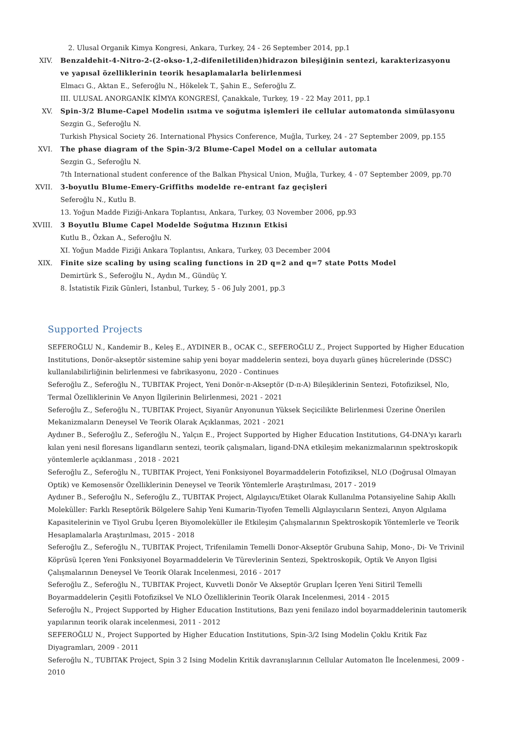2. Ulusal Organik Kimya Kongresi, Ankara, Turkey, 24 - 26 September 2014, pp.1
XIV. Benzaldehit-4-Nitro-2-(2-okso-1,2-difeniletiliden)hidrazon bileşiğinin sentezi, karakterizasyonu ve yapısal özelliklerinin teorik hesaplamalarla belirlenmesi
Elmacı G., Aktan E., Seferoğlu N., Hökelek T., Şahin E., Seferoğlu Z.
III. ULUSAL ANORGANİK KİMYA KONGRESİ, Çanakkale, Turkey, 19 - 22 May 2011, pp.1
XV. Spin-3/2 Blume-Capel Modelin ısıtma ve soğutma işlemleri ile cellular automatonda simülasyonu
Sezgin G., Seferoğlu N.
Turkish Physical Society 26. International Physics Conference, Muğla, Turkey, 24 - 27 September 2009, pp.155
XVI. The phase diagram of the Spin-3/2 Blume-Capel Model on a cellular automata
Sezgin G., Seferoğlu N.
7th International student conference of the Balkan Physical Union, Muğla, Turkey, 4 - 07 September 2009, pp.70
XVII. 3-boyutlu Blume-Emery-Griffiths modelde re-entrant faz geçişleri
Seferoğlu N., Kutlu B.
13. Yoğun Madde Fiziği-Ankara Toplantısı, Ankara, Turkey, 03 November 2006, pp.93
XVIII. 3 Boyutlu Blume Capel Modelde Soğutma Hızının Etkisi
Kutlu B., Özkan A., Seferoğlu N.
XI. Yoğun Madde Fiziği Ankara Toplantısı, Ankara, Turkey, 03 December 2004
XIX. Finite size scaling by using scaling functions in 2D q=2 and q=7 state Potts Model
Demirtürk S., Seferoğlu N., Aydın M., Gündüç Y.
8. İstatistik Fizik Günleri, İstanbul, Turkey, 5 - 06 July 2001, pp.3
Supported Projects
SEFEROĞLU N., Kandemir B., Keleş E., AYDINER B., OCAK C., SEFEROĞLU Z., Project Supported by Higher Education Institutions, Donör-akseptör sistemine sahip yeni boyar maddelerin sentezi, boya duyarlı güneş hücrelerinde (DSSC) kullanılabilirliğinin belirlenmesi ve fabrikasyonu, 2020 - Continues
Seferoğlu Z., Seferoğlu N., TUBITAK Project, Yeni Donör-π-Akseptör (D-π-A) Bileşiklerinin Sentezi, Fotofiziksel, Nlo, Termal Özelliklerinin Ve Anyon İlgilerinin Belirlenmesi, 2021 - 2021
Seferoğlu Z., Seferoğlu N., TUBITAK Project, Siyanür Anyonunun Yüksek Seçicilikte Belirlenmesi Üzerine Önerilen Mekanizmaların Deneysel Ve Teorik Olarak Açıklanmas, 2021 - 2021
Aydıner B., Seferoğlu Z., Seferoğlu N., Yalçın E., Project Supported by Higher Education Institutions, G4-DNA'yı kararlı kılan yeni nesil floresans ligandların sentezi, teorik çalışmaları, ligand-DNA etkileşim mekanizmalarının spektroskopik yöntemlerle açıklanması , 2018 - 2021
Seferoğlu Z., Seferoğlu N., TUBITAK Project, Yeni Fonksiyonel Boyarmaddelerin Fotofiziksel, NLO (Doğrusal Olmayan Optik) ve Kemosensör Özelliklerinin Deneysel ve Teorik Yöntemlerle Araştırılması, 2017 - 2019
Aydıner B., Seferoğlu N., Seferoğlu Z., TUBITAK Project, Algılayıcı/Etiket Olarak Kullanılma Potansiyeline Sahip Akıllı Moleküller: Farklı Reseptörik Bölgelere Sahip Yeni Kumarin-Tiyofen Temelli Algılayıcıların Sentezi, Anyon Algılama Kapasitelerinin ve Tiyol Grubu İçeren Biyomoleküller ile Etkileşim Çalışmalarının Spektroskopik Yöntemlerle ve Teorik Hesaplamalarla Araştırılması, 2015 - 2018
Seferoğlu Z., Seferoğlu N., TUBITAK Project, Trifenilamin Temelli Donor-Akseptör Grubuna Sahip, Mono-, Di- Ve Trivinil Köprüsü Içeren Yeni Fonksiyonel Boyarmaddelerin Ve Türevlerinin Sentezi, Spektroskopik, Optik Ve Anyon Ilgisi Çalışmalarının Deneysel Ve Teorik Olarak Incelenmesi, 2016 - 2017
Seferoğlu Z., Seferoğlu N., TUBITAK Project, Kuvvetli Donör Ve Akseptör Grupları İçeren Yeni Sitiril Temelli Boyarmaddelerin Çeşitli Fotofiziksel Ve NLO Özelliklerinin Teorik Olarak Incelenmesi, 2014 - 2015
Seferoğlu N., Project Supported by Higher Education Institutions, Bazı yeni fenilazo indol boyarmaddelerinin tautomerik yapılarının teorik olarak incelenmesi, 2011 - 2012
SEFEROĞLU N., Project Supported by Higher Education Institutions, Spin-3/2 Ising Modelin Çoklu Kritik Faz Diyagramları, 2009 - 2011
Seferoğlu N., TUBITAK Project, Spin 3 2 Ising Modelin Kritik davranışlarının Cellular Automaton İle İncelenmesi, 2009 - 2010